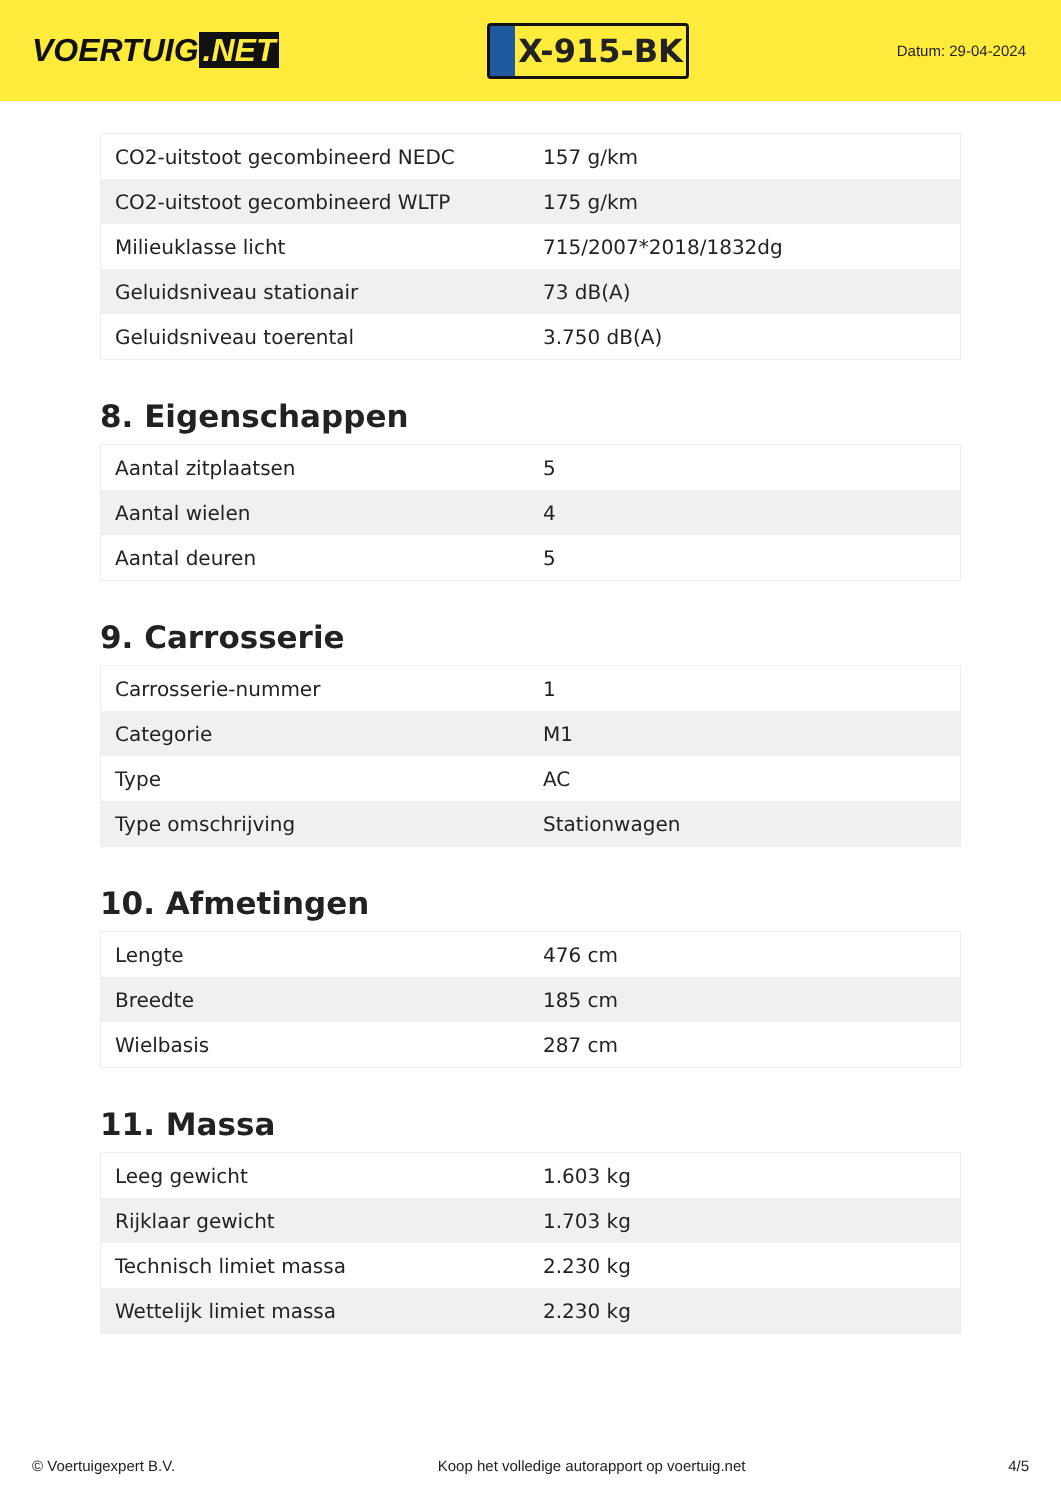VOERTUIG.NET
X-915-BK
Datum: 29-04-2024
| CO2-uitstoot gecombineerd NEDC | 157 g/km |
| CO2-uitstoot gecombineerd WLTP | 175 g/km |
| Milieuklasse licht | 715/2007*2018/1832dg |
| Geluidsniveau stationair | 73 dB(A) |
| Geluidsniveau toerental | 3.750 dB(A) |
8. Eigenschappen
| Aantal zitplaatsen | 5 |
| Aantal wielen | 4 |
| Aantal deuren | 5 |
9. Carrosserie
| Carrosserie-nummer | 1 |
| Categorie | M1 |
| Type | AC |
| Type omschrijving | Stationwagen |
10. Afmetingen
| Lengte | 476 cm |
| Breedte | 185 cm |
| Wielbasis | 287 cm |
11. Massa
| Leeg gewicht | 1.603 kg |
| Rijklaar gewicht | 1.703 kg |
| Technisch limiet massa | 2.230 kg |
| Wettelijk limiet massa | 2.230 kg |
© Voertuigexpert B.V. Koop het volledige autorapport op voertuig.net 4/5